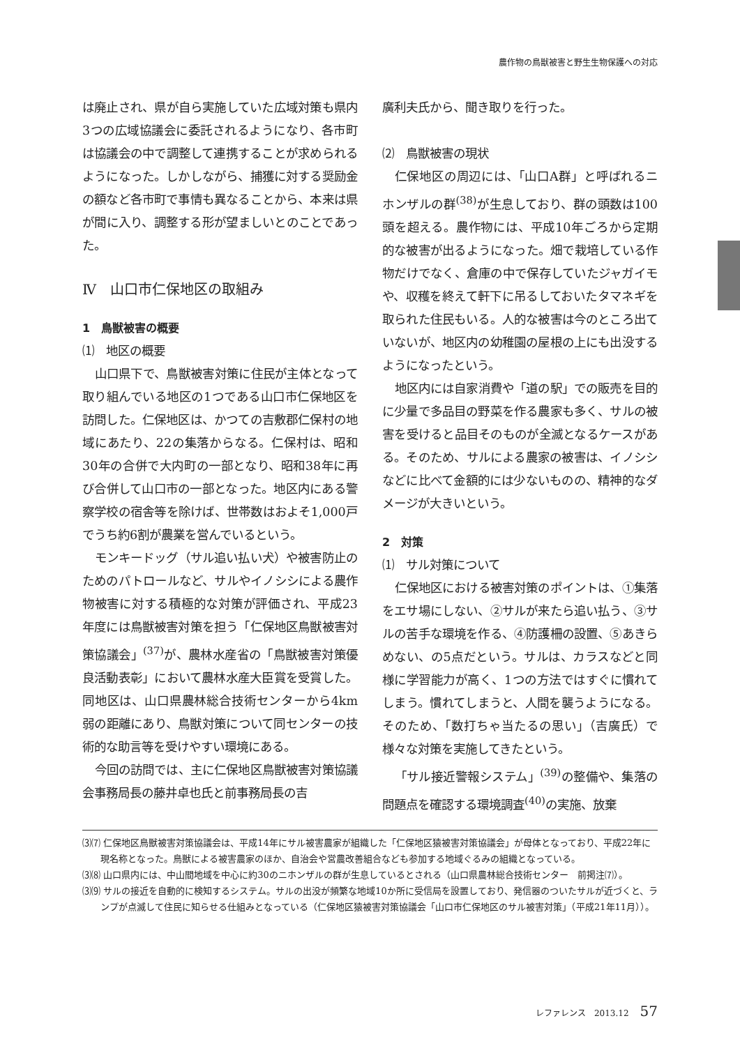農作物の鳥獣被害と野生生物保護への対応
は廃止され、県が自ら実施していた広域対策も県内3つの広域協議会に委託されるようになり、各市町は協議会の中で調整して連携することが求められるようになった。しかしながら、捕獲に対する奨励金の額など各市町で事情も異なることから、本来は県が間に入り、調整する形が望ましいとのことであった。
Ⅳ　山口市仁保地区の取組み
1　鳥獣被害の概要
⑴　地区の概要
山口県下で、鳥獣被害対策に住民が主体となって取り組んでいる地区の1つである山口市仁保地区を訪問した。仁保地区は、かつての吉敷郡仁保村の地域にあたり、22の集落からなる。仁保村は、昭和30年の合併で大内町の一部となり、昭和38年に再び合併して山口市の一部となった。地区内にある警察学校の宿舎等を除けば、世帯数はおよそ1,000戸でうち約6割が農業を営んでいるという。
モンキードッグ（サル追い払い犬）や被害防止のためのパトロールなど、サルやイノシシによる農作物被害に対する積極的な対策が評価され、平成23年度には鳥獣被害対策を担う「仁保地区鳥獣被害対策協議会」<sup>(37)</sup>が、農林水産省の「鳥獣被害対策優良活動表彰」において農林水産大臣賞を受賞した。同地区は、山口県農林総合技術センターから4km弱の距離にあり、鳥獣対策について同センターの技術的な助言等を受けやすい環境にある。
今回の訪問では、主に仁保地区鳥獣被害対策協議会事務局長の藤井卓也氏と前事務局長の吉
廣利夫氏から、聞き取りを行った。
⑵　鳥獣被害の現状
仁保地区の周辺には、「山口A群」と呼ばれるニホンザルの群<sup>(38)</sup>が生息しており、群の頭数は100頭を超える。農作物には、平成10年ごろから定期的な被害が出るようになった。畑で栽培している作物だけでなく、倉庫の中で保存していたジャガイモや、収穫を終えて軒下に吊るしておいたタマネギを取られた住民もいる。人的な被害は今のところ出ていないが、地区内の幼稚園の屋根の上にも出没するようになったという。
地区内には自家消費や「道の駅」での販売を目的に少量で多品目の野菜を作る農家も多く、サルの被害を受けると品目そのものが全滅となるケースがある。そのため、サルによる農家の被害は、イノシシなどに比べて金額的には少ないものの、精神的なダメージが大きいという。
2　対策
⑴　サル対策について
仁保地区における被害対策のポイントは、①集落をエサ場にしない、②サルが来たら追い払う、③サルの苦手な環境を作る、④防護柵の設置、⑤あきらめない、の5点だという。サルは、カラスなどと同様に学習能力が高く、1つの方法ではすぐに慣れてしまう。慣れてしまうと、人間を襲うようになる。そのため、「数打ちゃ当たるの思い」（吉廣氏）で様々な対策を実施してきたという。
「サル接近警報システム」<sup>(39)</sup>の整備や、集落の問題点を確認する環境調査<sup>(40)</sup>の実施、放棄
⑶⑺ 仁保地区鳥獣被害対策協議会は、平成14年にサル被害農家が組織した「仁保地区猿被害対策協議会」が母体となっており、平成22年に現名称となった。鳥獣による被害農家のほか、自治会や営農改善組合なども参加する地域ぐるみの組織となっている。
⑶⑻ 山口県内には、中山間地域を中心に約30のニホンザルの群が生息しているとされる（山口県農林総合技術センター　前掲注⑺）。
⑶⑼ サルの接近を自動的に検知するシステム。サルの出没が頻繁な地域10か所に受信局を設置しており、発信器のついたサルが近づくと、ランプが点滅して住民に知らせる仕組みとなっている（仁保地区猿被害対策協議会「山口市仁保地区のサル被害対策」（平成21年11月））。
レファレンス　2013.12 57